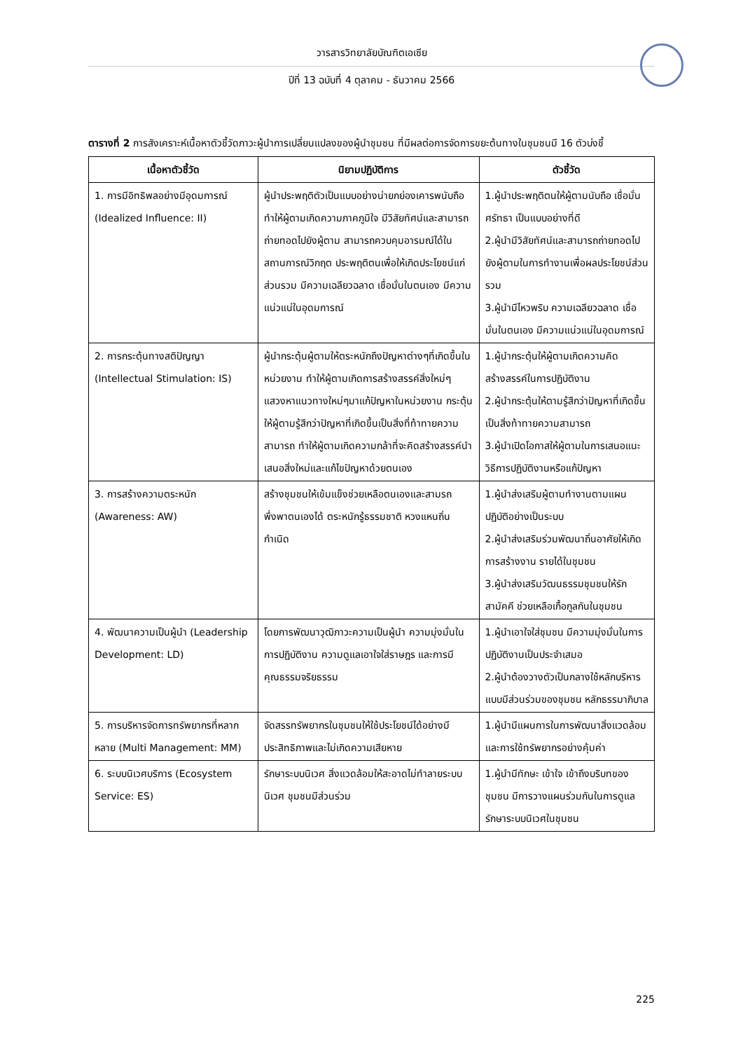วารสารวิทยาลัยบัณฑิตเอเซีย
ปีที่ 13 ฉบับที่ 4 ตุลาคม - ธันวาคม 2566
ตารางที่ 2 การสังเคราะห์เนื้อหาตัวชี้วัดภาวะผู้นำการเปลี่ยนแปลงของผู้นำชุมชน ที่มีผลต่อการจัดการขยะต้นทางในชุมชนมี 16 ตัวบ่งชี้
| เนื้อหาตัวชี้วัด | นิยามปฏิบัติการ | ตัวชี้วัด |
| --- | --- | --- |
| 1. การมีอิทธิพลอย่างมีอุดมการณ์ (Idealized Influence: II) | ผู้นำประพฤติตัวเป็นแบบอย่างน่ายกย่องเคารพนับถือ ทำให้ผู้ตามเกิดความภาคภูมิใจ มีวิสัยทัศน์และสามารถถ่ายทอดไปยังผู้ตาม สามารถควบคุมอารมณ์ได้ในสถานการณ์วิกฤต ประพฤติตนเพื่อให้เกิดประโยชน์แก่ส่วนรวม มีความเฉลียวฉลาด เชื่อมั่นในตนเอง มีความแน่วแน่ในอุดมการณ์ | 1.ผู้นำประพฤติตนให้ผู้ตามนับถือ เชื่อมั่น ศรัทธา เป็นแบบอย่างที่ดี 2.ผู้นำมีวิสัยทัศน์และสามารถถ่ายทอดไปยังผู้ตามในการทำงานเพื่อผลประโยชน์ส่วนรวม 3.ผู้นำมีไหวพริบ ความเฉลียวฉลาด เชื่อมั่นในตนเอง มีความแน่วแน่ในอุดมการณ์ |
| 2. การกระตุ้นทางสติปัญญา (Intellectual Stimulation: IS) | ผู้นำกระตุ้นผู้ตามให้ตระหนักถึงปัญหาต่างๆที่เกิดขึ้นในหน่วยงาน ทำให้ผู้ตามเกิดการสร้างสรรค์สิ่งใหม่ๆ แสวงหาแนวทางใหม่ๆมาแก้ปัญหาในหน่วยงาน กระตุ้นให้ผู้ตามรู้สึกว่าปัญหาที่เกิดขึ้นเป็นสิ่งที่ท้าทายความสามารถ ทำให้ผู้ตามเกิดความกล้าที่จะคิดสร้างสรรค์นำเสนอสิ่งใหม่และแก้ไขปัญหาด้วยตนเอง | 1.ผู้นำกระตุ้นให้ผู้ตามเกิดความคิดสร้างสรรค์ในการปฏิบัติงาน 2.ผู้นำกระตุ้นให้ตามรู้สึกว่าปัญหาที่เกิดขึ้นเป็นสิ่งท้าทายความสามารถ 3.ผู้นำเปิดโอกาสให้ผู้ตามในการเสนอแนะวิธีการปฏิบัติงานหรือแก้ปัญหา |
| 3. การสร้างความตระหนัก (Awareness: AW) | สร้างชุมชนให้เข้มแข็งช่วยเหลือตนเองและสามรถพึ่งพาตนเองได้ ตระหนักรู้ธรรมชาติ หวงแหนถิ่นกำเนิด | 1.ผู้นำส่งเสริมผู้ตามทำงานตามแผนปฏิบัติอย่างเป็นระบบ 2.ผู้นำส่งเสริมร่วมพัฒนาถิ่นอาศัยให้เกิดการสร้างงาน รายได้ในชุมชน 3.ผู้นำส่งเสริมวัฒนธรรมชุมชนให้รักสามัคคี ช่วยเหลือเกื้อกูลกันในชุมชน |
| 4. พัฒนาความเป็นผู้นำ (Leadership Development: LD) | โดยการพัฒนาวุฒิภาวะความเป็นผู้นำ ความมุ่งมั่นในการปฏิบัติงาน ความดูแลเอาใจใส่ราษฎร และการมีคุณธรรมจริยธรรม | 1.ผู้นำเอาใจใส่ชุมชน มีความมุ่งมั่นในการปฏิบัติงานเป็นประจำเสมอ 2.ผู้นำต้องวางตัวเป็นกลางใช้หลักบริหารแบบมีส่วนร่วมของชุมชน หลักธรรมาภิบาล |
| 5. การบริหารจัดการทรัพยากรที่หลากหลาย (Multi Management: MM) | จัดสรรทรัพยากรในชุมชนให้ใช้ประโยชน์ได้อย่างมีประสิทธิภาพและไม่เกิดความเสียหาย | 1.ผู้นำมีแผนการในการพัฒนาสิ่งแวดล้อมและการใช้ทรัพยากรอย่างคุ้มค่า |
| 6. ระบบนิเวศบริการ (Ecosystem Service: ES) | รักษาระบบนิเวศ สิ่งแวดล้อมให้สะอาดไม่ทำลายระบบนิเวศ ชุมชนมีส่วนร่วม | 1.ผู้นำมีทักษะ เข้าใจ เข้าถึงบริบทของชุมชน มีการวางแผนร่วมกันในการดูแลรักษาระบบนิเวศในชุมชน |
225